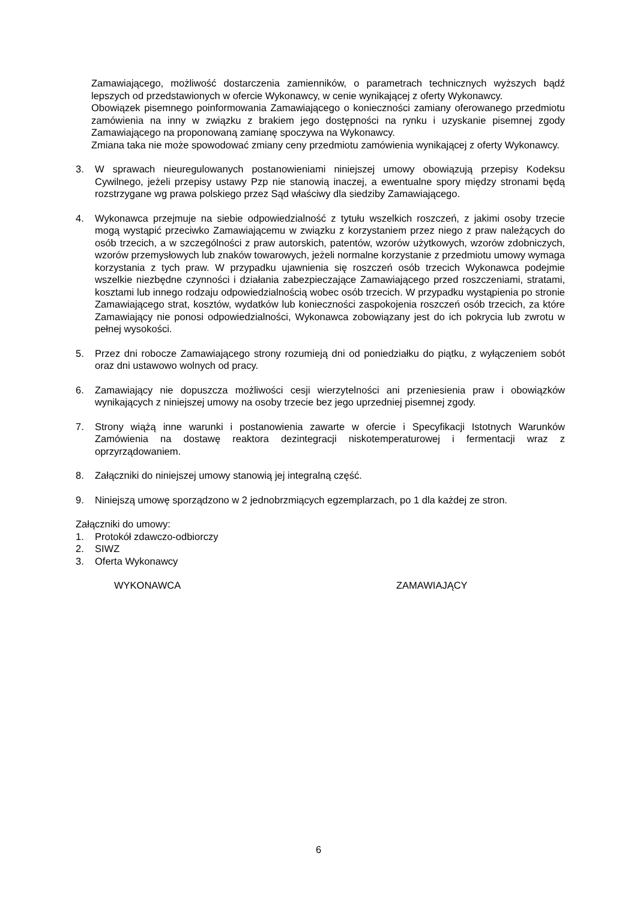Zamawiającego, możliwość dostarczenia zamienników, o parametrach technicznych wyższych bądź lepszych od przedstawionych w ofercie Wykonawcy, w cenie wynikającej z oferty Wykonawcy.
Obowiązek pisemnego poinformowania Zamawiającego o konieczności zamiany oferowanego przedmiotu zamówienia na inny w związku z brakiem jego dostępności na rynku i uzyskanie pisemnej zgody Zamawiającego na proponowaną zamianę spoczywa na Wykonawcy.
Zmiana taka nie może spowodować zmiany ceny przedmiotu zamówienia wynikającej z oferty Wykonawcy.
3. W sprawach nieuregulowanych postanowieniami niniejszej umowy obowiązują przepisy Kodeksu Cywilnego, jeżeli przepisy ustawy Pzp nie stanowią inaczej, a ewentualne spory między stronami będą rozstrzygane wg prawa polskiego przez Sąd właściwy dla siedziby Zamawiającego.
4. Wykonawca przejmuje na siebie odpowiedzialność z tytułu wszelkich roszczeń, z jakimi osoby trzecie mogą wystąpić przeciwko Zamawiającemu w związku z korzystaniem przez niego z praw należących do osób trzecich, a w szczególności z praw autorskich, patentów, wzorów użytkowych, wzorów zdobniczych, wzorów przemysłowych lub znaków towarowych, jeżeli normalne korzystanie z przedmiotu umowy wymaga korzystania z tych praw. W przypadku ujawnienia się roszczeń osób trzecich Wykonawca podejmie wszelkie niezbędne czynności i działania zabezpieczające Zamawiającego przed roszczeniami, stratami, kosztami lub innego rodzaju odpowiedzialnością wobec osób trzecich. W przypadku wystąpienia po stronie Zamawiającego strat, kosztów, wydatków lub konieczności zaspokojenia roszczeń osób trzecich, za które Zamawiający nie ponosi odpowiedzialności, Wykonawca zobowiązany jest do ich pokrycia lub zwrotu w pełnej wysokości.
5. Przez dni robocze Zamawiającego strony rozumieją dni od poniedziałku do piątku, z wyłączeniem sobót oraz dni ustawowo wolnych od pracy.
6. Zamawiający nie dopuszcza możliwości cesji wierzytelności ani przeniesienia praw i obowiązków wynikających z niniejszej umowy na osoby trzecie bez jego uprzedniej pisemnej zgody.
7. Strony wiążą inne warunki i postanowienia zawarte w ofercie i Specyfikacji Istotnych Warunków Zamówienia na dostawę reaktora dezintegracji niskotemperaturowej i fermentacji wraz z oprzyrządowaniem.
8. Załączniki do niniejszej umowy stanowią jej integralną część.
9. Niniejszą umowę sporządzono w 2 jednobrzmiących egzemplarzach, po 1 dla każdej ze stron.
Załączniki do umowy:
1. Protokół zdawczo-odbiorczy
2. SIWZ
3. Oferta Wykonawcy
WYKONAWCA ZAMAWIAJĄCY
6